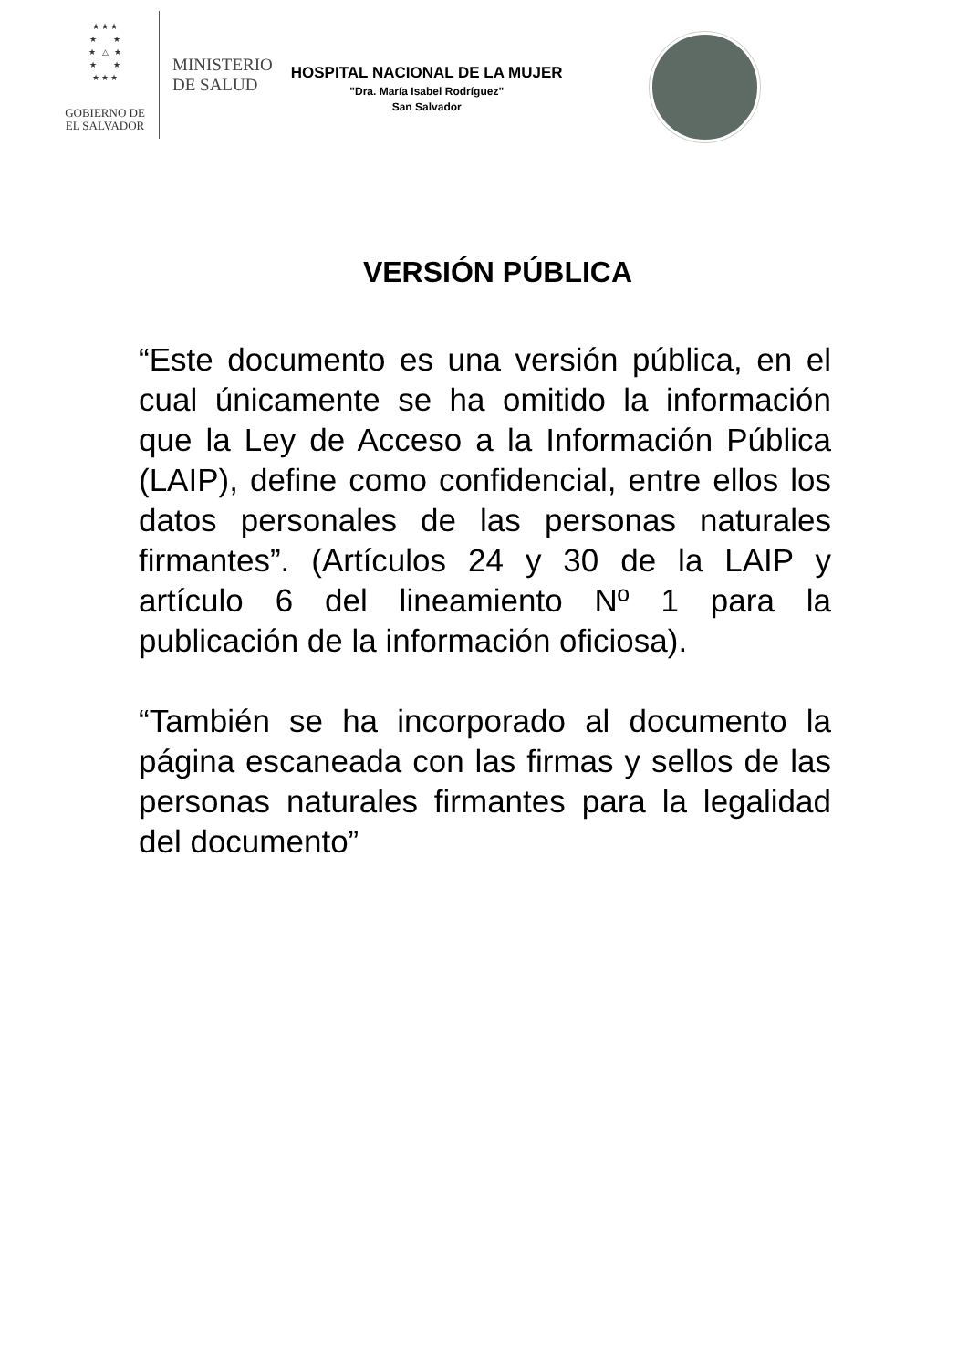★ ★ ★
★ ★
★ △ ★
★ ★
★ ★ ★
GOBIERNO DE
EL SALVADOR
MINISTERIO
DE SALUD
HOSPITAL NACIONAL DE LA MUJER
"Dra. María Isabel Rodríguez"
San Salvador
VERSIÓN PÚBLICA
“Este documento es una versión pública, en el cual únicamente se ha omitido la información que la Ley de Acceso a la Información Pública (LAIP), define como confidencial, entre ellos los datos personales de las personas naturales firmantes”. (Artículos 24 y 30 de la LAIP y artículo 6 del lineamiento Nº 1 para la publicación de la información oficiosa).
“También se ha incorporado al documento la página escaneada con las firmas y sellos de las personas naturales firmantes para la legalidad del documento”